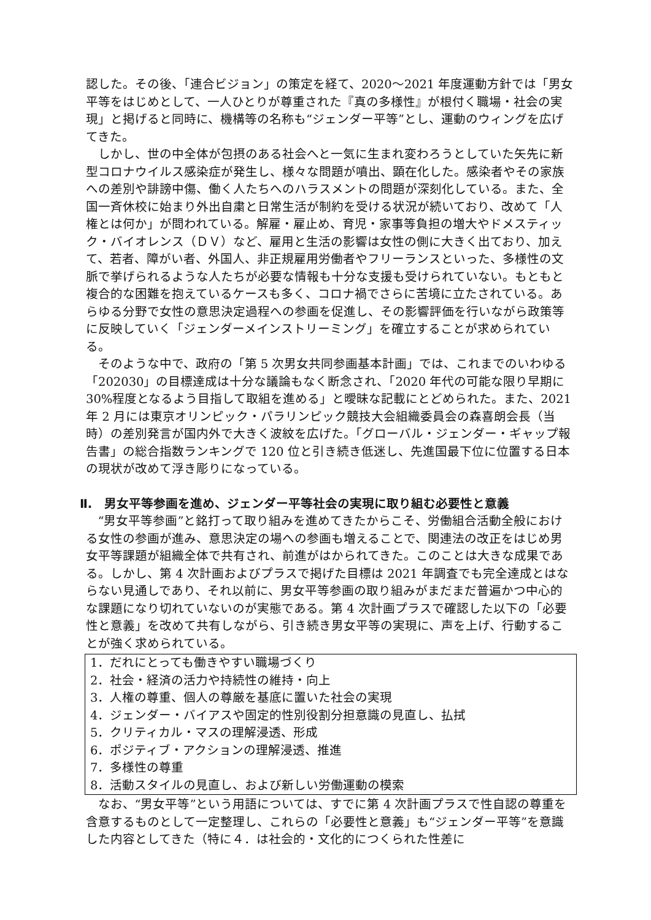認した。その後、「連合ビジョン」の策定を経て、2020〜2021 年度運動方針では「男女平等をはじめとして、一人ひとりが尊重された『真の多様性』が根付く職場・社会の実現」と掲げると同時に、機構等の名称も“ジェンダー平等”とし、運動のウィングを広げてきた。
しかし、世の中全体が包摂のある社会へと一気に生まれ変わろうとしていた矢先に新型コロナウイルス感染症が発生し、様々な問題が噴出、顕在化した。感染者やその家族への差別や誹謗中傷、働く人たちへのハラスメントの問題が深刻化している。また、全国一斉休校に始まり外出自粛と日常生活が制約を受ける状況が続いており、改めて「人権とは何か」が問われている。解雇・雇止め、育児・家事等負担の増大やドメスティック・バイオレンス（ＤＶ）など、雇用と生活の影響は女性の側に大きく出ており、加えて、若者、障がい者、外国人、非正規雇用労働者やフリーランスといった、多様性の文脈で挙げられるような人たちが必要な情報も十分な支援も受けられていない。もともと複合的な困難を抱えているケースも多く、コロナ禍でさらに苦境に立たされている。あらゆる分野で女性の意思決定過程への参画を促進し、その影響評価を行いながら政策等に反映していく「ジェンダーメインストリーミング」を確立することが求められている。
そのような中で、政府の「第 5 次男女共同参画基本計画」では、これまでのいわゆる「202030」の目標達成は十分な議論もなく断念され、「2020 年代の可能な限り早期に 30%程度となるよう目指して取組を進める」と曖昧な記載にとどめられた。また、2021 年 2 月には東京オリンピック・パラリンピック競技大会組織委員会の森喜朗会長（当時）の差別発言が国内外で大きく波紋を広げた。「グローバル・ジェンダー・ギャップ報告書」の総合指数ランキングで 120 位と引き続き低迷し、先進国最下位に位置する日本の現状が改めて浮き彫りになっている。
Ⅱ.　男女平等参画を進め、ジェンダー平等社会の実現に取り組む必要性と意義
“男女平等参画”と銘打って取り組みを進めてきたからこそ、労働組合活動全般における女性の参画が進み、意思決定の場への参画も増えることで、関連法の改正をはじめ男女平等課題が組織全体で共有され、前進がはかられてきた。このことは大きな成果である。しかし、第 4 次計画およびプラスで掲げた目標は 2021 年調査でも完全達成とはならない見通しであり、それ以前に、男女平等参画の取り組みがまだまだ普遍かつ中心的な課題になり切れていないのが実態である。第 4 次計画プラスで確認した以下の「必要性と意義」を改めて共有しながら、引き続き男女平等の実現に、声を上げ、行動することが強く求められている。
1．だれにとっても働きやすい職場づくり
2．社会・経済の活力や持続性の維持・向上
3．人権の尊重、個人の尊厳を基底に置いた社会の実現
4．ジェンダー・バイアスや固定的性別役割分担意識の見直し、払拭
5．クリティカル・マスの理解浸透、形成
6．ポジティブ・アクションの理解浸透、推進
7．多様性の尊重
8．活動スタイルの見直し、および新しい労働運動の模索
なお、“男女平等”という用語については、すでに第 4 次計画プラスで性自認の尊重を含意するものとして一定整理し、これらの「必要性と意義」も“ジェンダー平等”を意識した内容としてきた（特に４．は社会的・文化的につくられた性差に